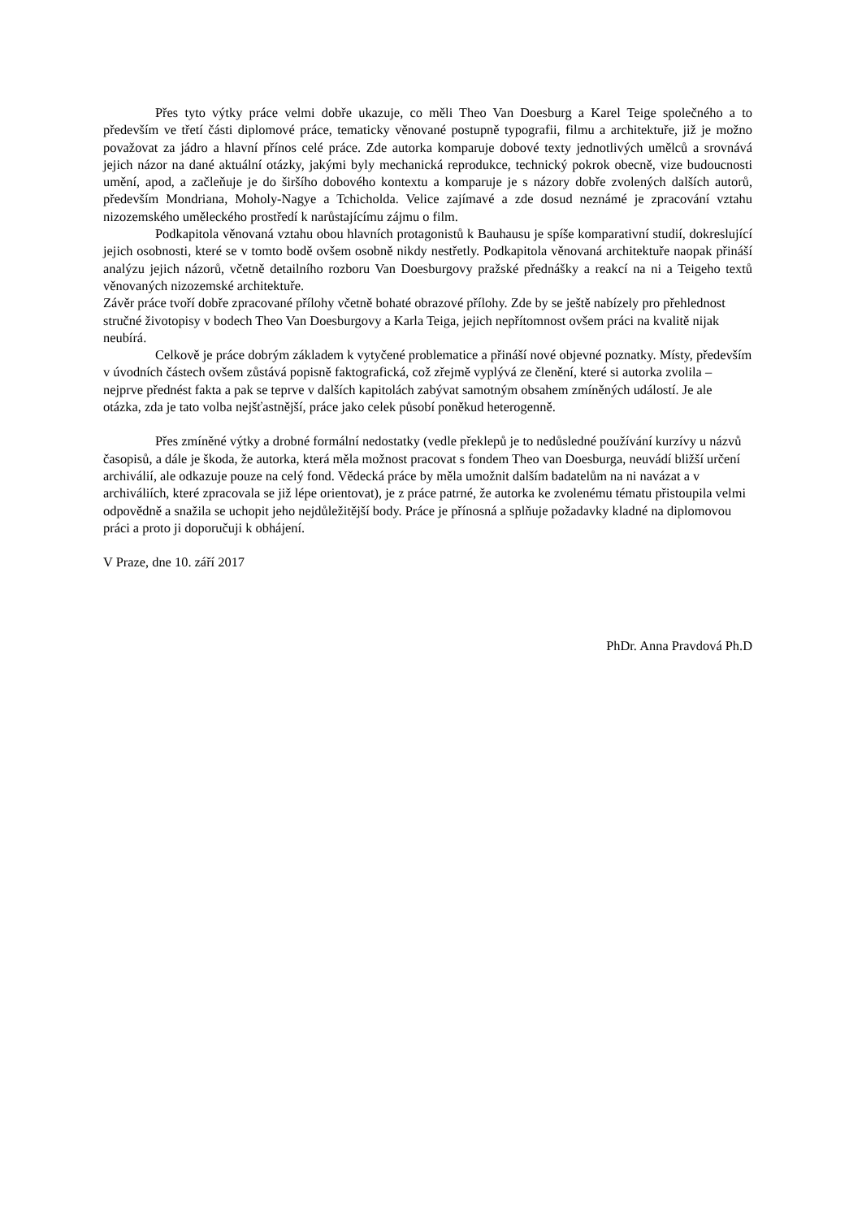Přes tyto výtky práce velmi dobře ukazuje, co měli Theo Van Doesburg a Karel Teige společného a to především ve třetí části diplomové práce, tematicky věnované postupně typografii, filmu a architektuře, již je možno považovat za jádro a hlavní přínos celé práce. Zde autorka komparuje dobové texty jednotlivých umělců a srovnává jejich názor na dané aktuální otázky, jakými byly mechanická reprodukce, technický pokrok obecně, vize budoucnosti umění, apod, a začleňuje je do širšího dobového kontextu a komparuje je s názory dobře zvolených dalších autorů, především Mondriana, Moholy-Nagye a Tchicholda. Velice zajímavé a zde dosud neznámé je zpracování vztahu nizozemského uměleckého prostředí k narůstajícímu zájmu o film.
Podkapitola věnovaná vztahu obou hlavních protagonistů k Bauhausu je spíše komparativní studií, dokreslující jejich osobnosti, které se v tomto bodě ovšem osobně nikdy nestřetly. Podkapitola věnovaná architektuře naopak přináší analýzu jejich názorů, včetně detailního rozboru Van Doesburgovy pražské přednášky a reakcí na ni a Teigeho textů věnovaných nizozemské architektuře.
Závěr práce tvoří dobře zpracované přílohy včetně bohaté obrazové přílohy. Zde by se ještě nabízely pro přehlednost stručné životopisy v bodech Theo Van Doesburgovy a Karla Teiga, jejich nepřítomnost ovšem práci na kvalitě nijak neubírá.
Celkově je práce dobrým základem k vytyčené problematice a přináší nové objevné poznatky. Místy, především v úvodních částech ovšem zůstává popisně faktografická, což zřejmě vyplývá ze členění, které si autorka zvolila – nejprve přednést fakta a pak se teprve v dalších kapitolách zabývat samotným obsahem zmíněných událostí. Je ale otázka, zda je tato volba nejšťastnější, práce jako celek působí poněkud heterogenně.
Přes zmíněné výtky a drobné formální nedostatky (vedle překlepů je to nedůsledné používání kurzívy u názvů časopisů, a dále je škoda, že autorka, která měla možnost pracovat s fondem Theo van Doesburga, neuvádí bližší určení archiválií, ale odkazuje pouze na celý fond. Vědecká práce by měla umožnit dalším badatelům na ni navázat a v archiváliích, které zpracovala se již lépe orientovat), je z práce patrné, že autorka ke zvolenému tématu přistoupila velmi odpovědně a snažila se uchopit jeho nejdůležitější body. Práce je přínosná a splňuje požadavky kladné na diplomovou práci a proto ji doporučuji k obhájení.
V Praze, dne 10. září 2017
PhDr. Anna Pravdová Ph.D